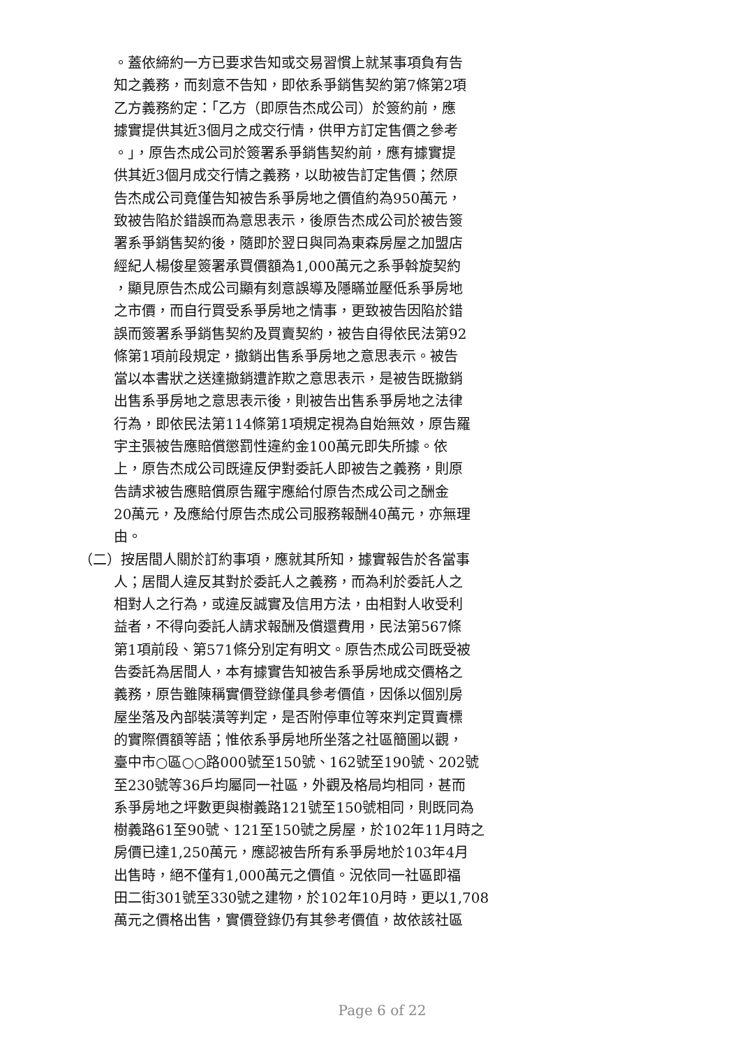。蓋依締約一方已要求告知或交易習慣上就某事項負有告
知之義務，而刻意不告知，即依系爭銷售契約第7條第2項
乙方義務約定：「乙方（即原告杰成公司）於簽約前，應
據實提供其近3個月之成交行情，供甲方訂定售價之參考
。」，原告杰成公司於簽署系爭銷售契約前，應有據實提
供其近3個月成交行情之義務，以助被告訂定售價；然原
告杰成公司竟僅告知被告系爭房地之價值約為950萬元，
致被告陷於錯誤而為意思表示，後原告杰成公司於被告簽
署系爭銷售契約後，隨即於翌日與同為東森房屋之加盟店
經紀人楊俊星簽署承買價額為1,000萬元之系爭斡旋契約
，顯見原告杰成公司顯有刻意誤導及隱瞞並壓低系爭房地
之市價，而自行買受系爭房地之情事，更致被告因陷於錯
誤而簽署系爭銷售契約及買賣契約，被告自得依民法第92
條第1項前段規定，撤銷出售系爭房地之意思表示。被告
當以本書狀之送達撤銷遭詐欺之意思表示，是被告既撤銷
出售系爭房地之意思表示後，則被告出售系爭房地之法律
行為，即依民法第114條第1項規定視為自始無效，原告羅
宇主張被告應賠償懲罰性違約金100萬元即失所據。依
上，原告杰成公司既違反伊對委託人即被告之義務，則原
告請求被告應賠償原告羅宇應給付原告杰成公司之酬金
20萬元，及應給付原告杰成公司服務報酬40萬元，亦無理
由。
（二）按居間人關於訂約事項，應就其所知，據實報告於各當事
人；居間人違反其對於委託人之義務，而為利於委託人之
相對人之行為，或違反誠實及信用方法，由相對人收受利
益者，不得向委託人請求報酬及償還費用，民法第567條
第1項前段、第571條分別定有明文。原告杰成公司既受被
告委託為居間人，本有據實告知被告系爭房地成交價格之
義務，原告雖陳稱實價登錄僅具參考價值，因係以個別房
屋坐落及內部裝潢等判定，是否附停車位等來判定買賣標
的實際價額等語；惟依系爭房地所坐落之社區簡圖以觀，
臺中市○區○○路000號至150號、162號至190號、202號
至230號等36戶均屬同一社區，外觀及格局均相同，甚而
系爭房地之坪數更與樹義路121號至150號相同，則既同為
樹義路61至90號、121至150號之房屋，於102年11月時之
房價已達1,250萬元，應認被告所有系爭房地於103年4月
出售時，絕不僅有1,000萬元之價值。況依同一社區即福
田二街301號至330號之建物，於102年10月時，更以1,708
萬元之價格出售，實價登錄仍有其參考價值，故依該社區
Page 6 of 22